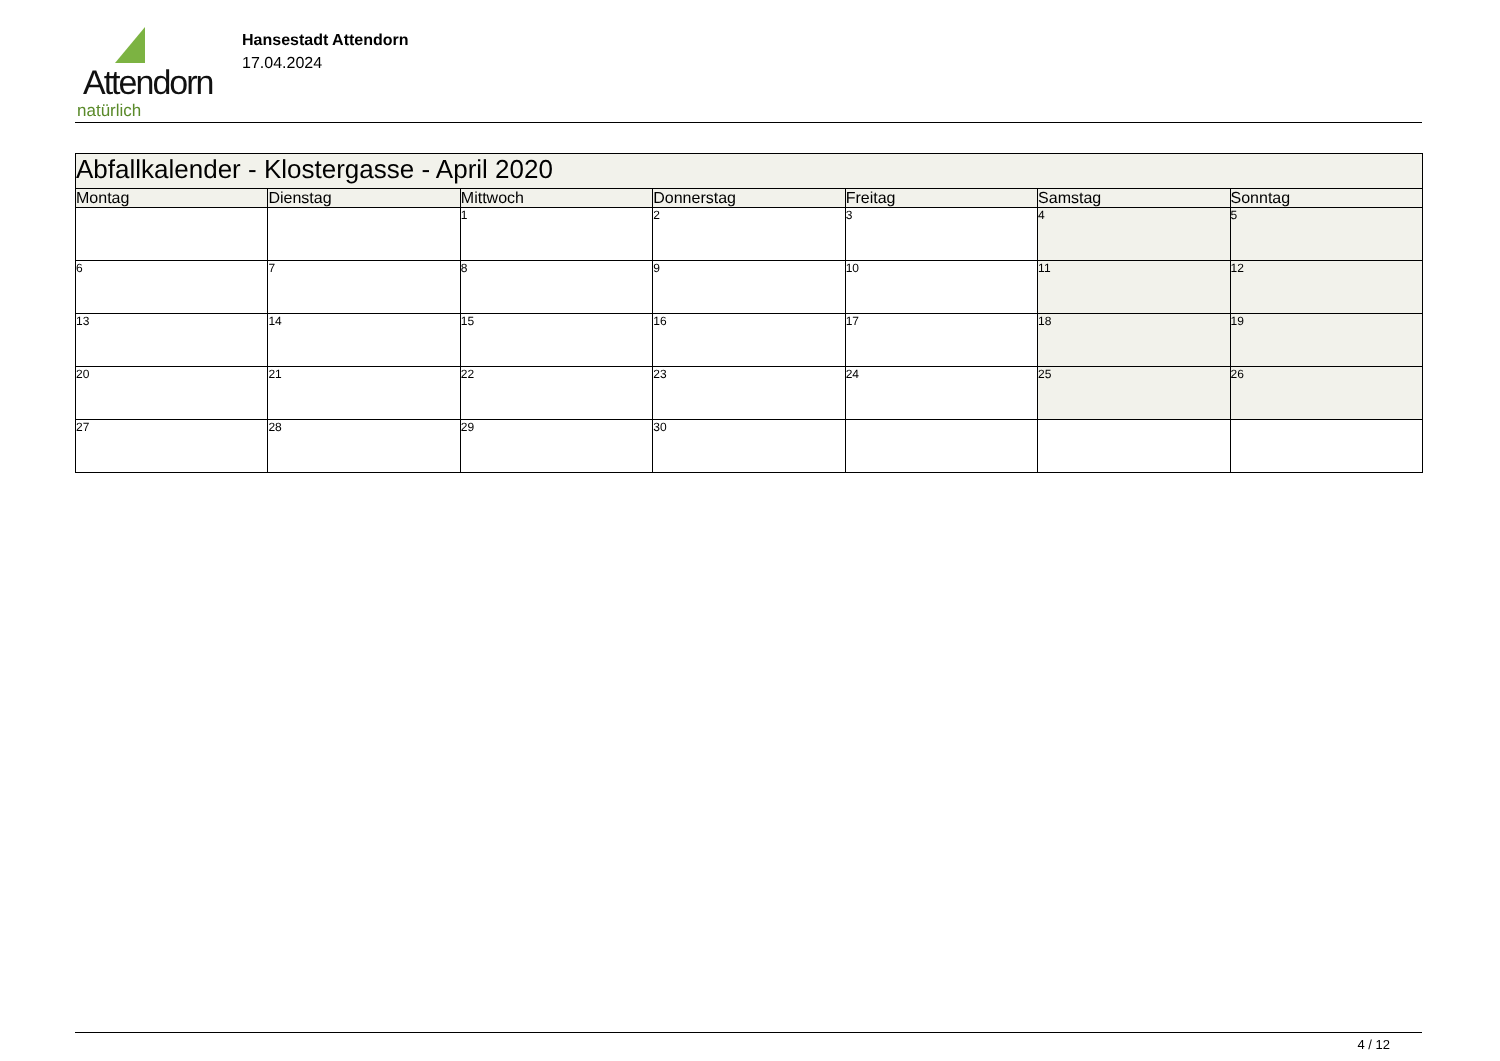Attendorn
natürlich
Hansestadt Attendorn
17.04.2024
| Abfallkalender - Klostergasse - April 2020 | | | | | | |
| Montag | Dienstag | Mittwoch | Donnerstag | Freitag | Samstag | Sonntag |
| | | 1 | 2 | 3 | 4 | 5 |
| 6 | 7 | 8 | 9 | 10 | 11 | 12 |
| 13 | 14 | 15 | 16 | 17 | 18 | 19 |
| 20 | 21 | 22 | 23 | 24 | 25 | 26 |
| 27 | 28 | 29 | 30 | | | |
4 / 12